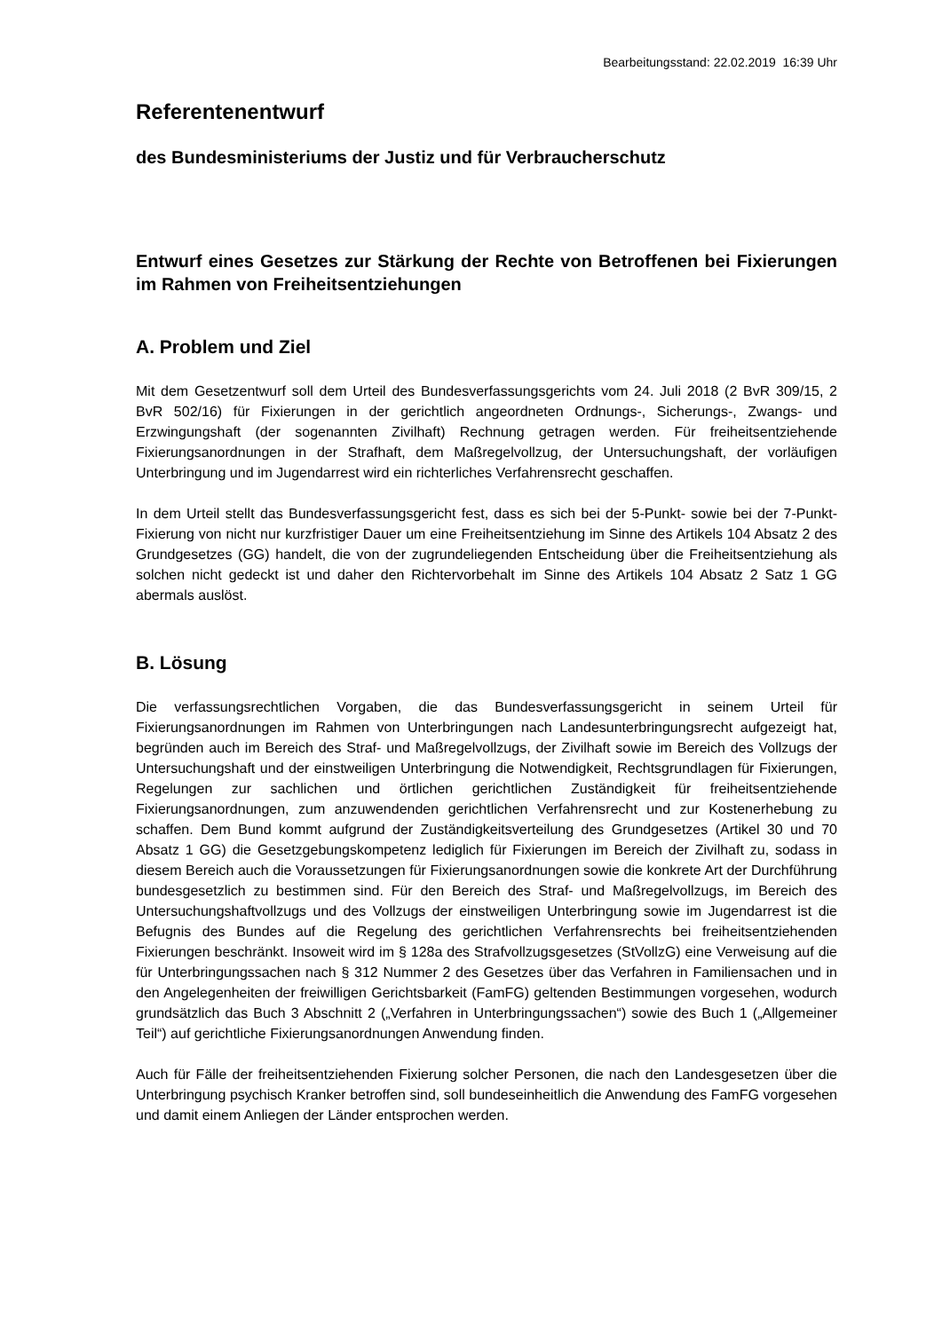Bearbeitungsstand: 22.02.2019 16:39 Uhr
Referentenentwurf
des Bundesministeriums der Justiz und für Verbraucherschutz
Entwurf eines Gesetzes zur Stärkung der Rechte von Betroffenen bei Fixierungen im Rahmen von Freiheitsentziehungen
A. Problem und Ziel
Mit dem Gesetzentwurf soll dem Urteil des Bundesverfassungsgerichts vom 24. Juli 2018 (2 BvR 309/15, 2 BvR 502/16) für Fixierungen in der gerichtlich angeordneten Ordnungs-, Sicherungs-, Zwangs- und Erzwingungshaft (der sogenannten Zivilhaft) Rechnung getragen werden. Für freiheitsentziehende Fixierungsanordnungen in der Strafhaft, dem Maßregelvollzug, der Untersuchungshaft, der vorläufigen Unterbringung und im Jugendarrest wird ein richterliches Verfahrensrecht geschaffen.
In dem Urteil stellt das Bundesverfassungsgericht fest, dass es sich bei der 5-Punkt- sowie bei der 7-Punkt-Fixierung von nicht nur kurzfristiger Dauer um eine Freiheitsentziehung im Sinne des Artikels 104 Absatz 2 des Grundgesetzes (GG) handelt, die von der zugrundeliegenden Entscheidung über die Freiheitsentziehung als solchen nicht gedeckt ist und daher den Richtervorbehalt im Sinne des Artikels 104 Absatz 2 Satz 1 GG abermals auslöst.
B. Lösung
Die verfassungsrechtlichen Vorgaben, die das Bundesverfassungsgericht in seinem Urteil für Fixierungsanordnungen im Rahmen von Unterbringungen nach Landesunterbringungsrecht aufgezeigt hat, begründen auch im Bereich des Straf- und Maßregelvollzugs, der Zivilhaft sowie im Bereich des Vollzugs der Untersuchungshaft und der einstweiligen Unterbringung die Notwendigkeit, Rechtsgrundlagen für Fixierungen, Regelungen zur sachlichen und örtlichen gerichtlichen Zuständigkeit für freiheitsentziehende Fixierungsanordnungen, zum anzuwendenden gerichtlichen Verfahrensrecht und zur Kostenerhebung zu schaffen. Dem Bund kommt aufgrund der Zuständigkeitsverteilung des Grundgesetzes (Artikel 30 und 70 Absatz 1 GG) die Gesetzgebungskompetenz lediglich für Fixierungen im Bereich der Zivilhaft zu, sodass in diesem Bereich auch die Voraussetzungen für Fixierungsanordnungen sowie die konkrete Art der Durchführung bundesgesetzlich zu bestimmen sind. Für den Bereich des Straf- und Maßregelvollzugs, im Bereich des Untersuchungshaftvollzugs und des Vollzugs der einstweiligen Unterbringung sowie im Jugendarrest ist die Befugnis des Bundes auf die Regelung des gerichtlichen Verfahrensrechts bei freiheitsentziehenden Fixierungen beschränkt. Insoweit wird im § 128a des Strafvollzugsgesetzes (StVollzG) eine Verweisung auf die für Unterbringungssachen nach § 312 Nummer 2 des Gesetzes über das Verfahren in Familiensachen und in den Angelegenheiten der freiwilligen Gerichtsbarkeit (FamFG) geltenden Bestimmungen vorgesehen, wodurch grundsätzlich das Buch 3 Abschnitt 2 („Verfahren in Unterbringungssachen“) sowie des Buch 1 („Allgemeiner Teil“) auf gerichtliche Fixierungsanordnungen Anwendung finden.
Auch für Fälle der freiheitsentziehenden Fixierung solcher Personen, die nach den Landesgesetzen über die Unterbringung psychisch Kranker betroffen sind, soll bundeseinheitlich die Anwendung des FamFG vorgesehen und damit einem Anliegen der Länder entsprochen werden.